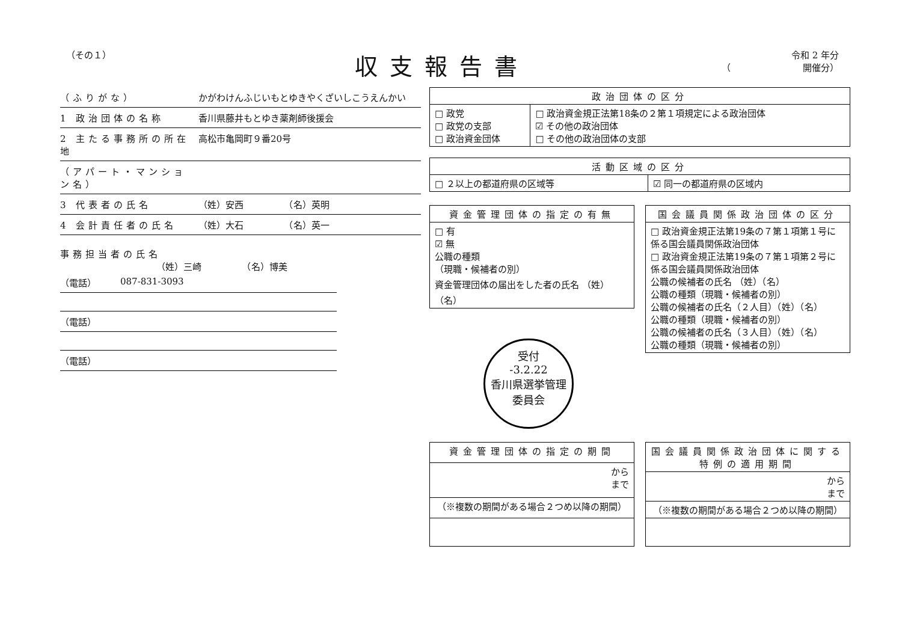（その１）
収支報告書
令和 2 年分
（　　　　　　　　開催分）
（ふりがな） かがわけんふじいもとゆきやくざいしこうえんかい
1 政治団体の名称 香川県藤井もとゆき薬剤師後援会
2 主たる事務所の所在地 高松市亀岡町９番20号
（アパート・マンション名）
3 代表者の氏名 （姓）安西　　　　　（名）英明
4 会計責任者の氏名 （姓）大石　　　　　（名）英一
事務担当者の氏名
（姓）三崎　　　　　（名）博美
（電話） 087-831-3093
（電話）
（電話）
| 政治団体の区分 | |
| --- | --- |
| □ 政党 □ 政党の支部 □ 政治資金団体 | □ 政治資金規正法第18条の２第１項規定による政治団体 ☑ その他の政治団体 □ その他の政治団体の支部 |
| 活動区域の区分 | |
| --- | --- |
| □ ２以上の都道府県の区域等 | ☑ 同一の都道府県の区域内 |
| 資金管理団体の指定の有無 |
| --- |
| □ 有 ☑ 無 公職の種類 （現職・候補者の別） 資金管理団体の届出をした者の氏名 （姓） （名） |
受付
-3.2.22
香川県選挙管理
委員会
| 国会議員関係政治団体の区分 |
| --- |
| □ 政治資金規正法第19条の７第１項第１号に係る国会議員関係政治団体 □ 政治資金規正法第19条の７第１項第２号に係る国会議員関係政治団体 公職の候補者の氏名 （姓）（名） 公職の種類（現職・候補者の別） 公職の候補者の氏名（２人目）（姓）（名） 公職の種類（現職・候補者の別） 公職の候補者の氏名（３人目）（姓）（名） 公職の種類（現職・候補者の別） |
| 資金管理団体の指定の期間 |
| --- |
| から まで |
| （※複数の期間がある場合２つめ以降の期間） |
| 国会議員関係政治団体に関する特例の適用期間 |
| --- |
| から まで |
| （※複数の期間がある場合２つめ以降の期間） |